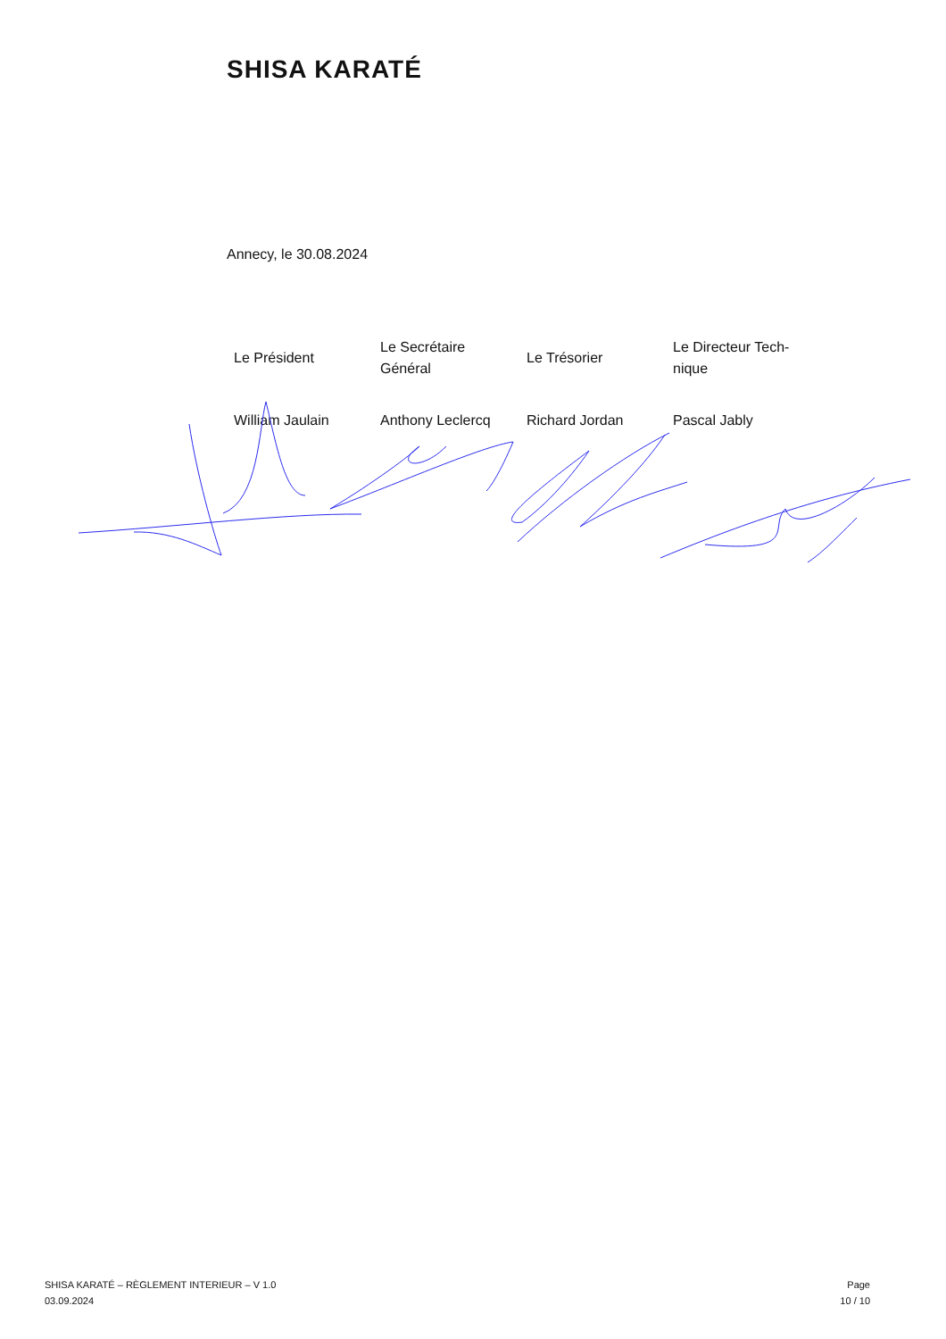SHISA KARATÉ
Annecy, le 30.08.2024
| Le Président | Le Secrétaire Général | Le Trésorier | Le Directeur Tech-nique |
| William Jaulain | Anthony Leclercq | Richard Jordan | Pascal Jably |
SHISA KARATÉ – RÈGLEMENT INTERIEUR – V 1.0
03.09.2024
Page
10 / 10